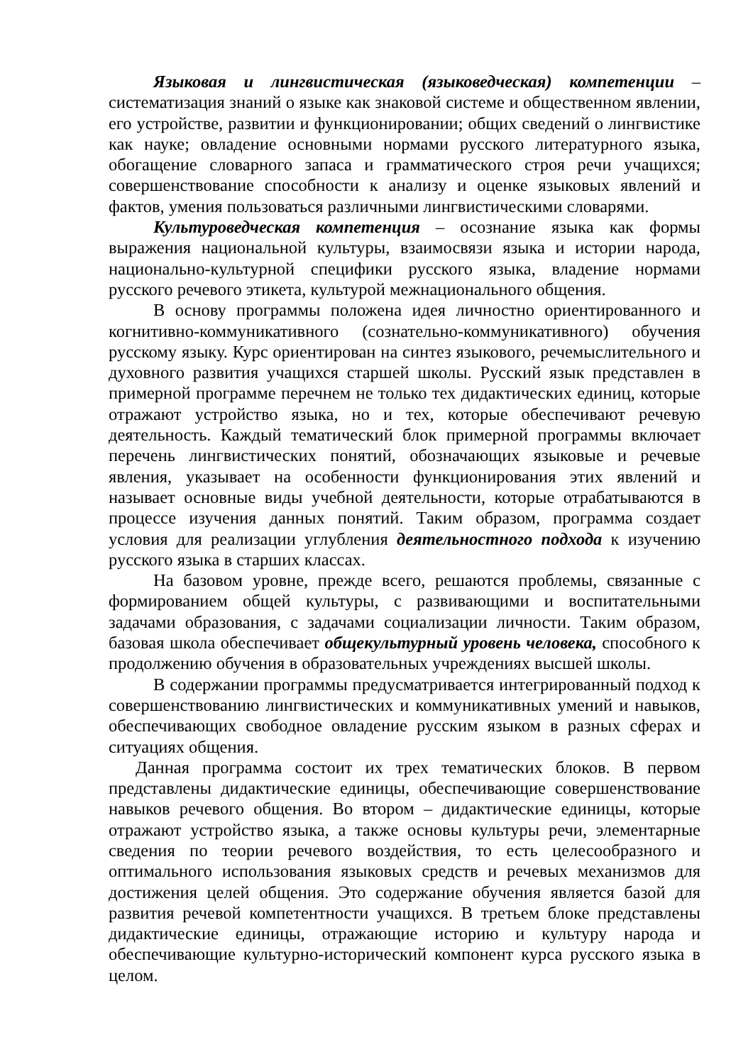Языковая и лингвистическая (языковедческая) компетенции – систематизация знаний о языке как знаковой системе и общественном явлении, его устройстве, развитии и функционировании; общих сведений о лингвистике как науке; овладение основными нормами русского литературного языка, обогащение словарного запаса и грамматического строя речи учащихся; совершенствование способности к анализу и оценке языковых явлений и фактов, умения пользоваться различными лингвистическими словарями.
Культуроведческая компетенция – осознание языка как формы выражения национальной культуры, взаимосвязи языка и истории народа, национально-культурной специфики русского языка, владение нормами русского речевого этикета, культурой межнационального общения.
В основу программы положена идея личностно ориентированного и когнитивно-коммуникативного (сознательно-коммуникативного) обучения русскому языку. Курс ориентирован на синтез языкового, речемыслительного и духовного развития учащихся старшей школы. Русский язык представлен в примерной программе перечнем не только тех дидактических единиц, которые отражают устройство языка, но и тех, которые обеспечивают речевую деятельность. Каждый тематический блок примерной программы включает перечень лингвистических понятий, обозначающих языковые и речевые явления, указывает на особенности функционирования этих явлений и называет основные виды учебной деятельности, которые отрабатываются в процессе изучения данных понятий. Таким образом, программа создает условия для реализации углубления деятельностного подхода к изучению русского языка в старших классах.
На базовом уровне, прежде всего, решаются проблемы, связанные с формированием общей культуры, с развивающими и воспитательными задачами образования, с задачами социализации личности. Таким образом, базовая школа обеспечивает общекультурный уровень человека, способного к продолжению обучения в образовательных учреждениях высшей школы.
В содержании программы предусматривается интегрированный подход к совершенствованию лингвистических и коммуникативных умений и навыков, обеспечивающих свободное овладение русским языком в разных сферах и ситуациях общения.
Данная программа состоит их трех тематических блоков. В первом представлены дидактические единицы, обеспечивающие совершенствование навыков речевого общения. Во втором – дидактические единицы, которые отражают устройство языка, а также основы культуры речи, элементарные сведения по теории речевого воздействия, то есть целесообразного и оптимального использования языковых средств и речевых механизмов для достижения целей общения. Это содержание обучения является базой для развития речевой компетентности учащихся. В третьем блоке представлены дидактические единицы, отражающие историю и культуру народа и обеспечивающие культурно-исторический компонент курса русского языка в целом.